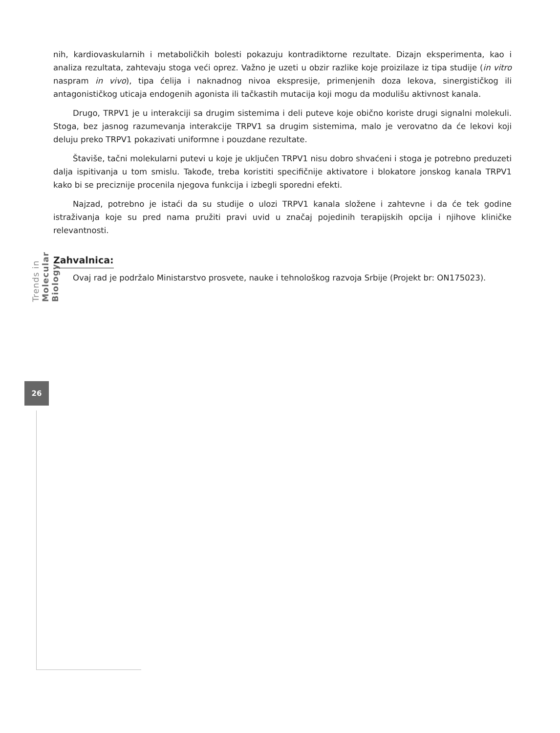nih, kardiovaskularnih i metaboličkih bolesti pokazuju kontradiktorne rezultate. Dizajn eksperimenta, kao i analiza rezultata, zahtevaju stoga veći oprez. Važno je uzeti u obzir razlike koje proizilaze iz tipa studije (in vitro naspram in vivo), tipa ćelija i naknadnog nivoa ekspresije, primenjenih doza lekova, sinergističkog ili antagonističkog uticaja endogenih agonista ili tačkastih mutacija koji mogu da modulišu aktivnost kanala.
Drugo, TRPV1 je u interakciji sa drugim sistemima i deli puteve koje obično koriste drugi signalni molekuli. Stoga, bez jasnog razumevanja interakcije TRPV1 sa drugim sistemima, malo je verovatno da će lekovi koji deluju preko TRPV1 pokazivati uniformne i pouzdane rezultate.
Štaviše, tačni molekularni putevi u koje je uključen TRPV1 nisu dobro shvaćeni i stoga je potrebno preduzeti dalja ispitivanja u tom smislu. Takođe, treba koristiti specifičnije aktivatore i blokatore jonskog kanala TRPV1 kako bi se preciznije procenila njegova funkcija i izbegli sporedni efekti.
Najzad, potrebno je istaći da su studije o ulozi TRPV1 kanala složene i zahtevne i da će tek godine istraživanja koje su pred nama pružiti pravi uvid u značaj pojedinih terapijskih opcija i njihove kliničke relevantnosti.
Zahvalnica:
Ovaj rad je podržalo Ministarstvo prosvete, nauke i tehnološkog razvoja Srbije (Projekt br: ON175023).
Trends in Molecular Biology
26